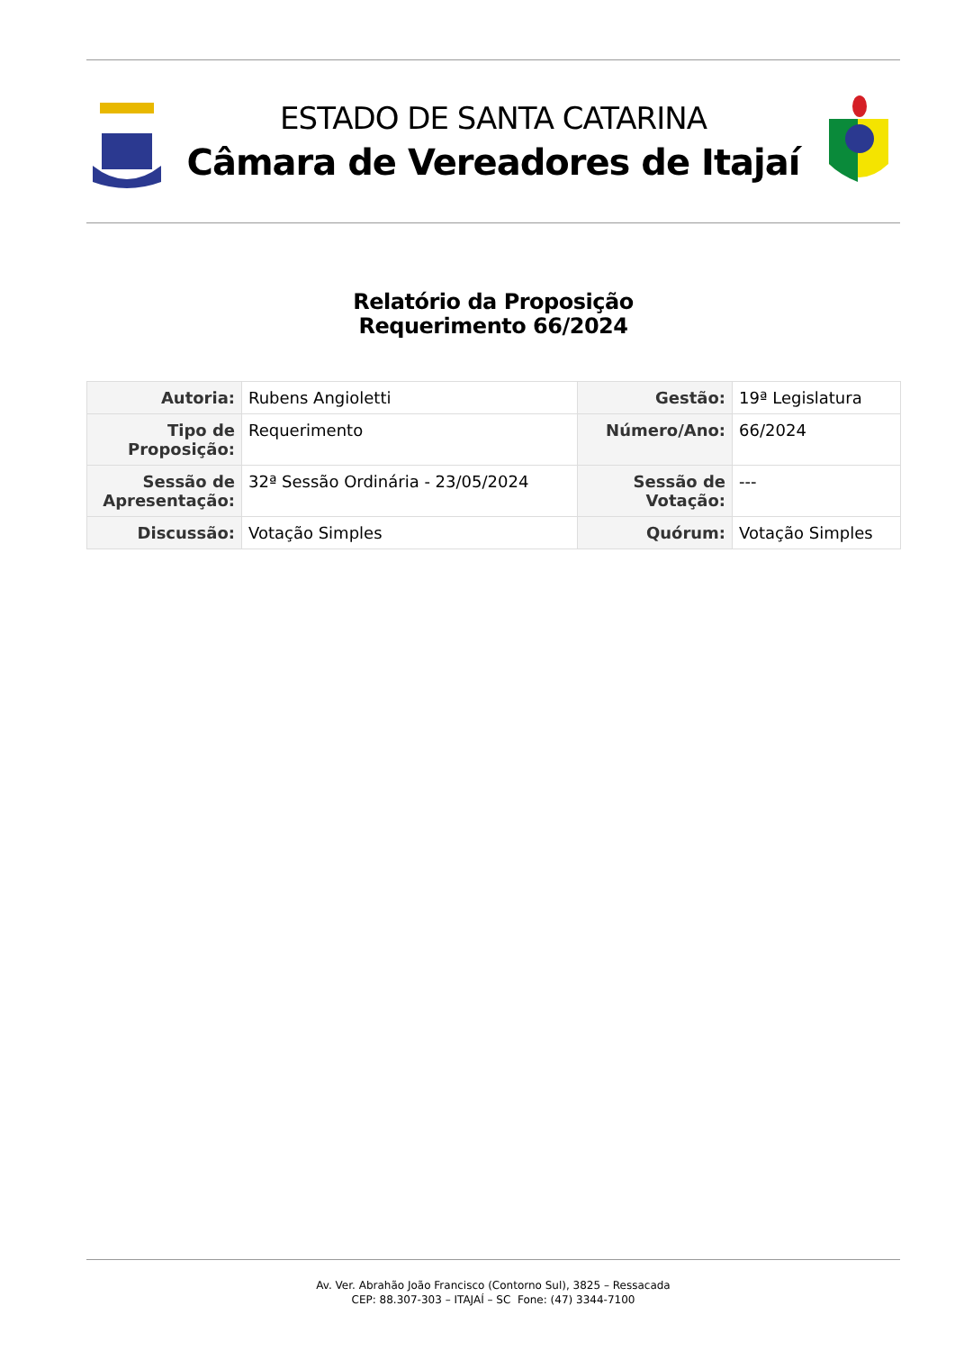ESTADO DE SANTA CATARINA
Câmara de Vereadores de Itajaí
Relatório da Proposição
Requerimento 66/2024
| Autoria: | Rubens Angioletti | Gestão: | 19ª Legislatura |
| Tipo de Proposição: | Requerimento | Número/Ano: | 66/2024 |
| Sessão de Apresentação: | 32ª Sessão Ordinária - 23/05/2024 | Sessão de Votação: | --- |
| Discussão: | Votação Simples | Quórum: | Votação Simples |
Av. Ver. Abrahão João Francisco (Contorno Sul), 3825 – Ressacada
CEP: 88.307-303 – ITAJAÍ – SC Fone: (47) 3344-7100